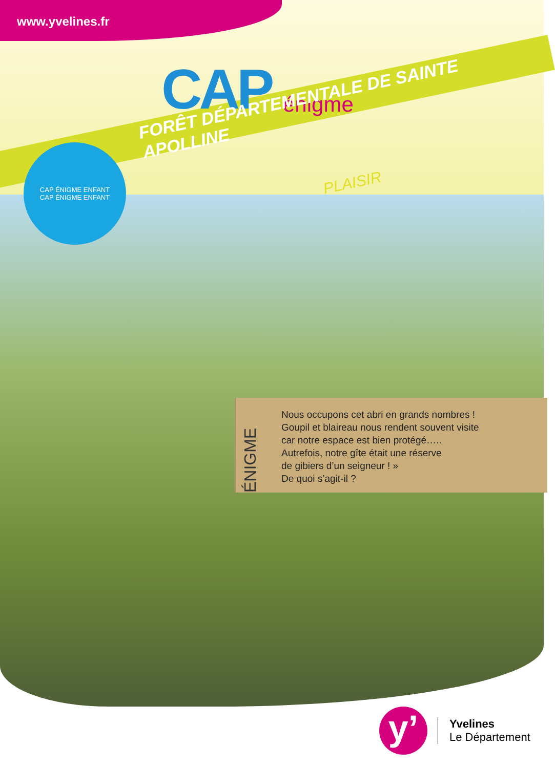www.yvelines.fr
CAP énigme
FORÊT DÉPARTEMENTALE DE SAINTE APOLLINE
PLAISIR
CAP ÉNIGME ENFANT
CAP ÉNIGME ENFANT
ÉNIGME
Nous occupons cet abri en grands nombres !
Goupil et blaireau nous rendent souvent visite
car notre espace est bien protégé…..
Autrefois, notre gîte était une réserve
de gibiers d’un seigneur ! »
De quoi s’agit-il ?
y’
Yvelines
Le Département